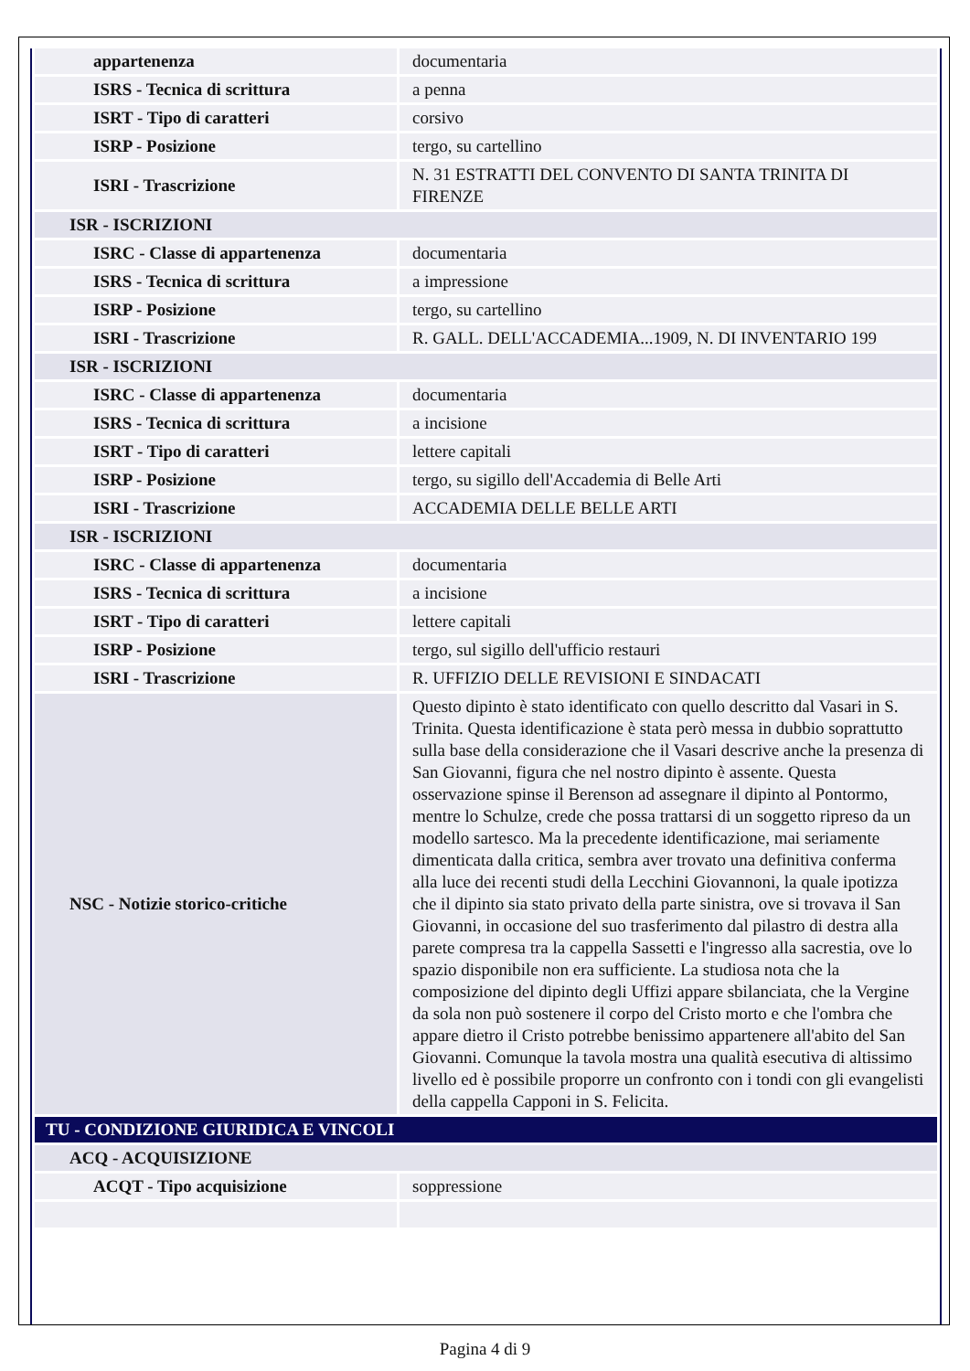| appartenenza | documentaria |
| ISRS - Tecnica di scrittura | a penna |
| ISRT - Tipo di caratteri | corsivo |
| ISRP - Posizione | tergo, su cartellino |
| ISRI - Trascrizione | N. 31 ESTRATTI DEL CONVENTO DI SANTA TRINITA DI FIRENZE |
| ISR - ISCRIZIONI | |
| ISRC - Classe di appartenenza | documentaria |
| ISRS - Tecnica di scrittura | a impressione |
| ISRP - Posizione | tergo, su cartellino |
| ISRI - Trascrizione | R. GALL. DELL'ACCADEMIA...1909, N. DI INVENTARIO 199 |
| ISR - ISCRIZIONI | |
| ISRC - Classe di appartenenza | documentaria |
| ISRS - Tecnica di scrittura | a incisione |
| ISRT - Tipo di caratteri | lettere capitali |
| ISRP - Posizione | tergo, su sigillo dell'Accademia di Belle Arti |
| ISRI - Trascrizione | ACCADEMIA DELLE BELLE ARTI |
| ISR - ISCRIZIONI | |
| ISRC - Classe di appartenenza | documentaria |
| ISRS - Tecnica di scrittura | a incisione |
| ISRT - Tipo di caratteri | lettere capitali |
| ISRP - Posizione | tergo, sul sigillo dell'ufficio restauri |
| ISRI - Trascrizione | R. UFFIZIO DELLE REVISIONI E SINDACATI |
| NSC - Notizie storico-critiche | Questo dipinto è stato identificato con quello descritto dal Vasari in S. Trinita. Questa identificazione è stata però messa in dubbio soprattutto sulla base della considerazione che il Vasari descrive anche la presenza di San Giovanni, figura che nel nostro dipinto è assente. Questa osservazione spinse il Berenson ad assegnare il dipinto al Pontormo, mentre lo Schulze, crede che possa trattarsi di un soggetto ripreso da un modello sartesco. Ma la precedente identificazione, mai seriamente dimenticata dalla critica, sembra aver trovato una definitiva conferma alla luce dei recenti studi della Lecchini Giovannoni, la quale ipotizza che il dipinto sia stato privato della parte sinistra, ove si trovava il San Giovanni, in occasione del suo trasferimento dal pilastro di destra alla parete compresa tra la cappella Sassetti e l'ingresso alla sacrestia, ove lo spazio disponibile non era sufficiente. La studiosa nota che la composizione del dipinto degli Uffizi appare sbilanciata, che la Vergine da sola non può sostenere il corpo del Cristo morto e che l'ombra che appare dietro il Cristo potrebbe benissimo appartenere all'abito del San Giovanni. Comunque la tavola mostra una qualità esecutiva di altissimo livello ed è possibile proporre un confronto con i tondi con gli evangelisti della cappella Capponi in S. Felicita. |
| TU - CONDIZIONE GIURIDICA E VINCOLI | |
| ACQ - ACQUISIZIONE | |
| ACQT - Tipo acquisizione | soppressione |
Pagina 4 di 9